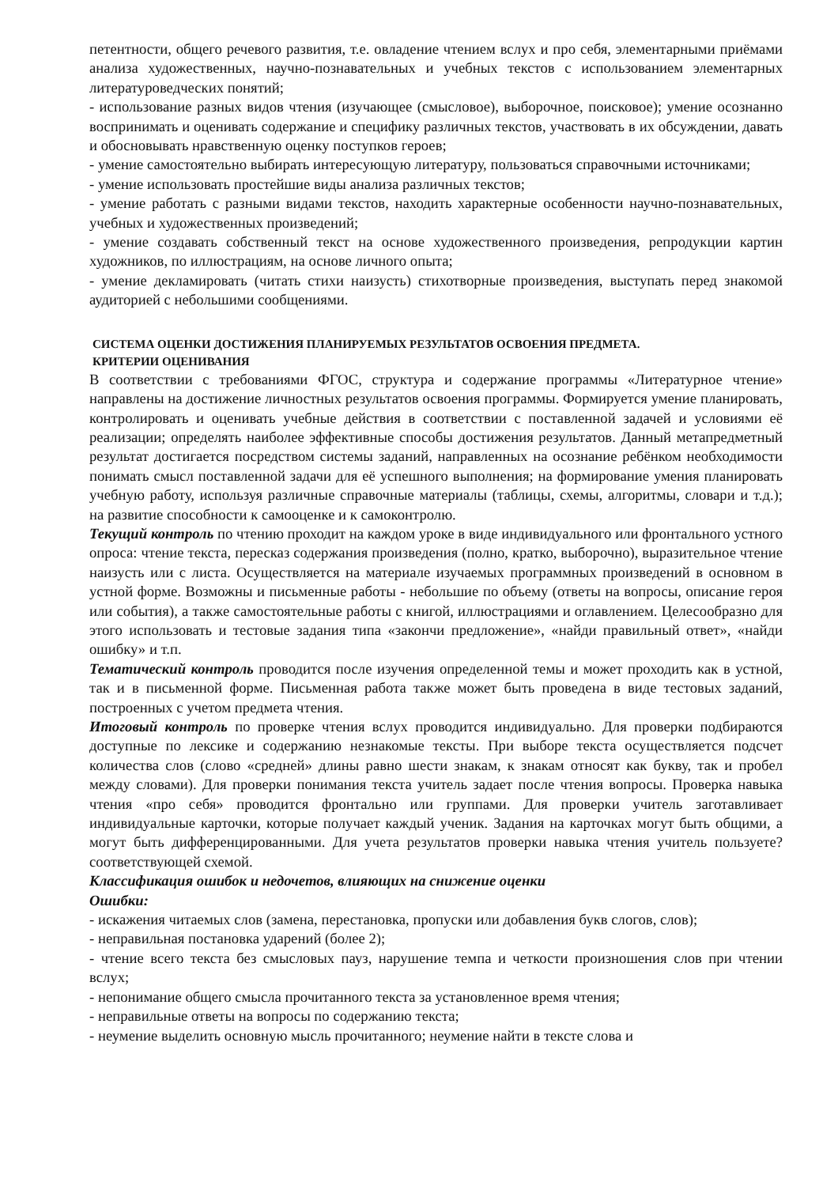петентности, общего речевого развития, т.е. овладение чтением вслух и про себя, элементарными приёмами анализа художественных, научно-познавательных и учебных текстов с использованием элементарных литературоведческих понятий;
- использование разных видов чтения (изучающее (смысловое), выборочное, поисковое); умение осознанно воспринимать и оценивать содержание и специфику различных текстов, участвовать в их обсуждении, давать и обосновывать нравственную оценку поступков героев;
- умение самостоятельно выбирать интересующую литературу, пользоваться справочными источниками;
- умение использовать простейшие виды анализа различных текстов;
- умение работать с разными видами текстов, находить характерные особенности научно-познавательных, учебных и художественных произведений;
- умение создавать собственный текст на основе художественного произведения, репродукции картин художников, по иллюстрациям, на основе личного опыта;
- умение декламировать (читать стихи наизусть) стихотворные произведения, выступать перед знакомой аудиторией с небольшими сообщениями.
СИСТЕМА ОЦЕНКИ ДОСТИЖЕНИЯ ПЛАНИРУЕМЫХ РЕЗУЛЬТАТОВ ОСВОЕНИЯ ПРЕДМЕТА.
КРИТЕРИИ ОЦЕНИВАНИЯ
В соответствии с требованиями ФГОС, структура и содержание программы «Литературное чтение» направлены на достижение личностных результатов освоения программы. Формируется умение планировать, контролировать и оценивать учебные действия в соответствии с поставленной задачей и условиями её реализации; определять наиболее эффективные способы достижения результатов. Данный метапредметный результат достигается посредством системы заданий, направленных на осознание ребёнком необходимости понимать смысл поставленной задачи для её успешного выполнения; на формирование умения планировать учебную работу, используя различные справочные материалы (таблицы, схемы, алгоритмы, словари и т.д.); на развитие способности к самооценке и к самоконтролю.
Текущий контроль по чтению проходит на каждом уроке в виде индивидуального или фронтального устного опроса: чтение текста, пересказ содержания произведения (полно, кратко, выборочно), выразительное чтение наизусть или с листа. Осуществляется на материале изучаемых программных произведений в основном в устной форме. Возможны и письменные работы - небольшие по объему (ответы на вопросы, описание героя или события), а также самостоятельные работы с книгой, иллюстрациями и оглавлением. Целесообразно для этого использовать и тестовые задания типа «закончи предложение», «найди правильный ответ», «найди ошибку» и т.п.
Тематический контроль проводится после изучения определенной темы и может проходить как в устной, так и в письменной форме. Письменная работа также может быть проведена в виде тестовых заданий, построенных с учетом предмета чтения.
Итоговый контроль по проверке чтения вслух проводится индивидуально. Для проверки подбираются доступные по лексике и содержанию незнакомые тексты. При выборе текста осуществляется подсчет количества слов (слово «средней» длины равно шести знакам, к знакам относят как букву, так и пробел между словами). Для проверки понимания текста учитель задает после чтения вопросы. Проверка навыка чтения «про себя» проводится фронтально или группами. Для проверки учитель заготавливает индивидуальные карточки, которые получает каждый ученик. Задания на карточках могут быть общими, а могут быть дифференцированными. Для учета результатов проверки навыка чтения учитель пользуете? соответствующей схемой.
Классификация ошибок и недочетов, влияющих на снижение оценки
Ошибки:
- искажения читаемых слов (замена, перестановка, пропуски или добавления букв слогов, слов);
- неправильная постановка ударений (более 2);
- чтение всего текста без смысловых пауз, нарушение темпа и четкости произношения слов при чтении вслух;
- непонимание общего смысла прочитанного текста за установленное время чтения;
- неправильные ответы на вопросы по содержанию текста;
- неумение выделить основную мысль прочитанного; неумение найти в тексте слова и